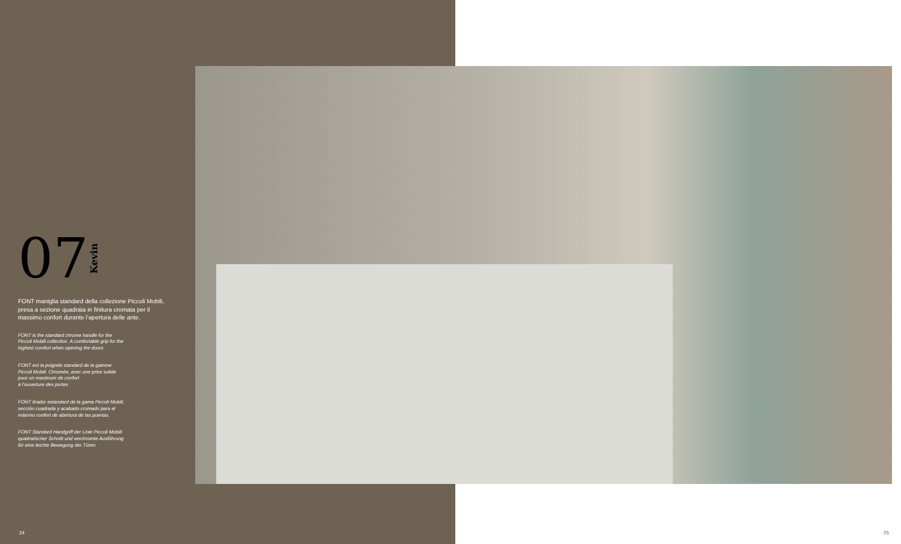07 Kevin
FONT maniglia standard della collezione Piccoli Mobili, presa a sezione quadrata in finitura cromata per il massimo confort durante l’apertura delle ante.
FONT is the standard chrome handle for the Piccoli Mobili collection. A comfortable grip for the highest comfort when opening the doors
FONT est la poignée standard de la gamme Piccoli Mobili. Chromée, avec une prise solide pour un maximum de confort
à l’ouverture des portes
FONT tirador estandard de la gama Piccoli Mobili, sección cuadrada y acabado cromado para el máximo confort de abertura de las puertas.
FONT Standard Handgriff der Linie Piccoli Mobili: quadratischer Schnitt und verchromte Ausführung für eine leichte Bewegung der Türen
24 25